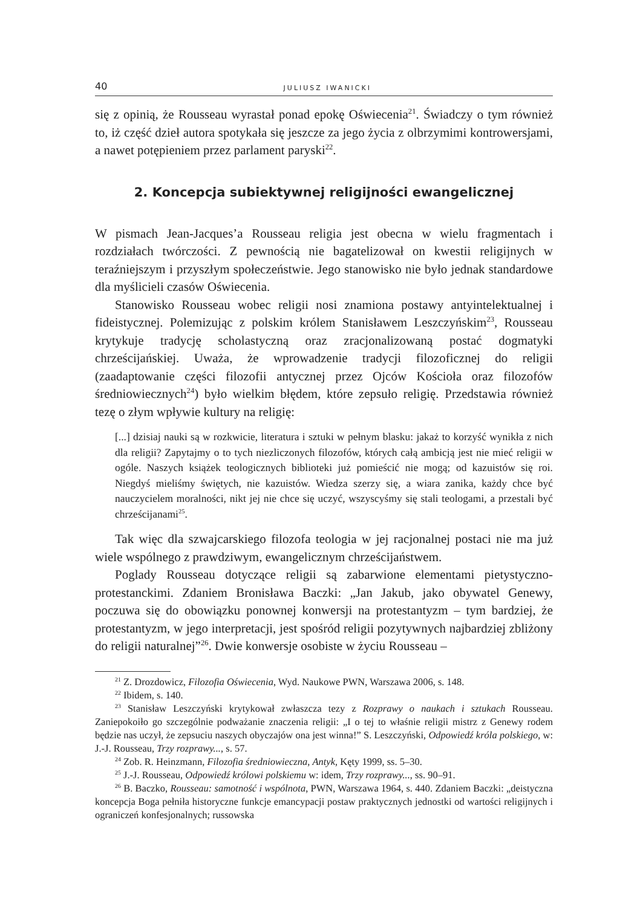40 JULIUSZ IWANICKI
się z opinią, że Rousseau wyrastał ponad epokę Oświecenia<sup>21</sup>. Świadczy o tym również to, iż część dzieł autora spotykała się jeszcze za jego życia z olbrzymimi kontrowersjami, a nawet potępieniem przez parlament paryski<sup>22</sup>.
2. Koncepcja subiektywnej religijności ewangelicznej
W pismach Jean-Jacques’a Rousseau religia jest obecna w wielu fragmentach i rozdziałach twórczości. Z pewnością nie bagatelizował on kwestii religijnych w teraźniejszym i przyszłym społeczeństwie. Jego stanowisko nie było jednak standardowe dla myślicieli czasów Oświecenia.
Stanowisko Rousseau wobec religii nosi znamiona postawy antyintelektual­nej i fideistycznej. Polemizując z polskim królem Stanisławem Leszczyńskim<sup>23</sup>, Rousseau krytykuje tradycję scholastyczną oraz zracjonalizowaną postać dogma­tyki chrześcijańskiej. Uważa, że wprowadzenie tradycji filozoficznej do religii (zaadaptowanie części filozofii antycznej przez Ojców Kościoła oraz filozofów średniowiecznych<sup>24</sup>) było wielkim błędem, które zepsuło religię. Przedstawia również tezę o złym wpływie kultury na religię:
[...] dzisiaj nauki są w rozkwicie, literatura i sztuki w pełnym blasku: jakaż to korzyść wynikła z nich dla religii? Zapytajmy o to tych niezliczonych filozofów, których całą ambicją jest nie mieć religii w ogóle. Naszych książek teologicznych biblioteki już pomieścić nie mogą; od kazuistów się roi. Niegdyś mieliśmy świętych, nie kazuistów. Wiedza szerzy się, a wiara zanika, każdy chce być nauczycielem moralności, nikt jej nie chce się uczyć, wszyscyśmy się stali teologami, a przestali być chrześcijanami<sup>25</sup>.
Tak więc dla szwajcarskiego filozofa teologia w jej racjonalnej postaci nie ma już wiele wspólnego z prawdziwym, ewangelicznym chrześcijaństwem.
Poglady Rousseau dotyczące religii są zabarwione elementami pietystyczno­-protestanckimi. Zdaniem Bronisława Baczki: „Jan Jakub, jako obywatel Genewy, poczuwa się do obowiązku ponownej konwersji na protestantyzm – tym bardziej, że protestantyzm, w jego interpretacji, jest spośród religii pozytywnych najbardziej zbliżony do religii naturalnej”<sup>26</sup>. Dwie konwersje osobiste w życiu Rousseau –
<sup>21</sup> Z. Drozdowicz, Filozofia Oświecenia, Wyd. Naukowe PWN, Warszawa 2006, s. 148.
<sup>22</sup> Ibidem, s. 140.
<sup>23</sup> Stanisław Leszczyński krytykował zwłaszcza tezy z Rozprawy o naukach i sztukach Rousseau. Zaniepokoiło go szczególnie podważanie znaczenia religii: „I o tej to właśnie religii mistrz z Genewy rodem będzie nas uczył, że zepsuciu naszych obyczajów ona jest winna!” S. Leszczyński, Odpowiedź króla polskiego, w: J.-J. Rousseau, Trzy rozprawy..., s. 57.
<sup>24</sup> Zob. R. Heinzmann, Filozofia średniowieczna, Antyk, Kęty 1999, ss. 5–30.
<sup>25</sup> J.-J. Rousseau, Odpowiedź królowi polskiemu w: idem, Trzy rozprawy..., ss. 90–91.
<sup>26</sup> B. Baczko, Rousseau: samotność i wspólnota, PWN, Warszawa 1964, s. 440. Zdaniem Baczki: „deistyczna koncepcja Boga pełniła historyczne funkcje emancypacji postaw praktycznych jednostki od wartości religijnych i ograniczeń konfesjonalnych; russowska